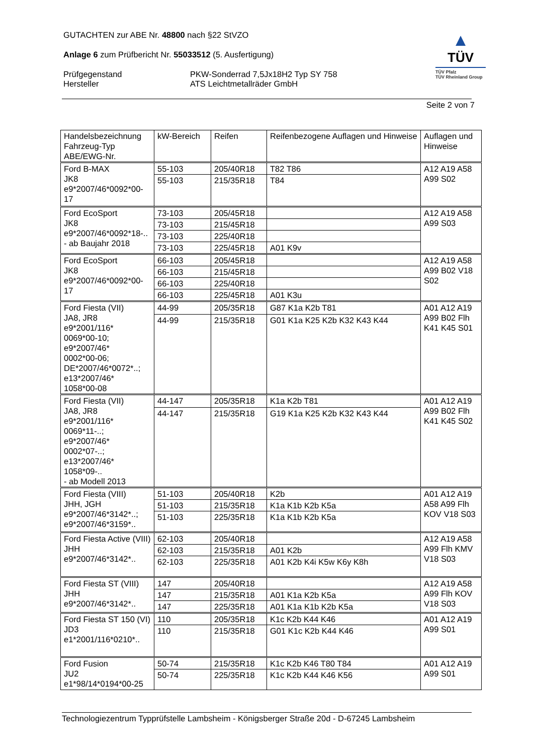GUTACHTEN zur ABE Nr. 48800 nach §22 StVZO
Anlage 6 zum Prüfbericht Nr. 55033512 (5. Ausfertigung)
Prüfgegenstand
Hersteller
PKW-Sonderrad 7,5Jx18H2 Typ SY 758
ATS Leichtmetallräder GmbH
▲
TÜV
TÜV Pfalz
TÜV Rheinland Group
Seite 2 von 7
| Handelsbezeichnung Fahrzeug-Typ ABE/EWG-Nr. | kW-Bereich | Reifen | Reifenbezogene Auflagen und Hinweise | Auflagen und Hinweise |
| --- | --- | --- | --- | --- |
| Ford B-MAX JK8 e9*2007/46*0092*00-17 | 55-103 | 205/40R18 | T82 T86 | A12 A19 A58 A99 S02 |
| | 55-103 | 215/35R18 | T84 | |
| Ford EcoSport JK8 e9*2007/46*0092*18-.. - ab Baujahr 2018 | 73-103 | 205/45R18 | | A12 A19 A58 A99 S03 |
| | 73-103 | 215/45R18 | | |
| | 73-103 | 225/40R18 | | |
| | 73-103 | 225/45R18 | A01 K9v | |
| Ford EcoSport JK8 e9*2007/46*0092*00-17 | 66-103 | 205/45R18 | | A12 A19 A58 A99 B02 V18 S02 |
| | 66-103 | 215/45R18 | | |
| | 66-103 | 225/40R18 | | |
| | 66-103 | 225/45R18 | A01 K3u | |
| Ford Fiesta (VII) JA8, JR8 e9*2001/116* 0069*00-10; e9*2007/46* 0002*00-06; DE*2007/46*0072*..; e13*2007/46* 1058*00-08 | 44-99 | 205/35R18 | G87 K1a K2b T81 | A01 A12 A19 A99 B02 Flh K41 K45 S01 |
| | 44-99 | 215/35R18 | G01 K1a K25 K2b K32 K43 K44 | |
| Ford Fiesta (VII) JA8, JR8 e9*2001/116* 0069*11-..; e9*2007/46* 0002*07-..; e13*2007/46* 1058*09-.. - ab Modell 2013 | 44-147 | 205/35R18 | K1a K2b T81 | A01 A12 A19 A99 B02 Flh K41 K45 S02 |
| | 44-147 | 215/35R18 | G19 K1a K25 K2b K32 K43 K44 | |
| Ford Fiesta (VIII) JHH, JGH e9*2007/46*3142*..; e9*2007/46*3159*.. | 51-103 | 205/40R18 | K2b | A01 A12 A19 A58 A99 Flh KOV V18 S03 |
| | 51-103 | 215/35R18 | K1a K1b K2b K5a | |
| | 51-103 | 225/35R18 | K1a K1b K2b K5a | |
| Ford Fiesta Active (VIII) JHH e9*2007/46*3142*.. | 62-103 | 205/40R18 | | A12 A19 A58 A99 Flh KMV V18 S03 |
| | 62-103 | 215/35R18 | A01 K2b | |
| | 62-103 | 225/35R18 | A01 K2b K4i K5w K6y K8h | |
| Ford Fiesta ST (VIII) JHH e9*2007/46*3142*.. | 147 | 205/40R18 | | A12 A19 A58 A99 Flh KOV V18 S03 |
| | 147 | 215/35R18 | A01 K1a K2b K5a | |
| | 147 | 225/35R18 | A01 K1a K1b K2b K5a | |
| Ford Fiesta ST 150 (VI) JD3 e1*2001/116*0210*.. | 110 | 205/35R18 | K1c K2b K44 K46 | A01 A12 A19 A99 S01 |
| | 110 | 215/35R18 | G01 K1c K2b K44 K46 | |
| Ford Fusion JU2 e1*98/14*0194*00-25 | 50-74 | 215/35R18 | K1c K2b K46 T80 T84 | A01 A12 A19 A99 S01 |
| | 50-74 | 225/35R18 | K1c K2b K44 K46 K56 | |
Technologiezentrum Typprüfstelle Lambsheim - Königsberger Straße 20d - D-67245 Lambsheim